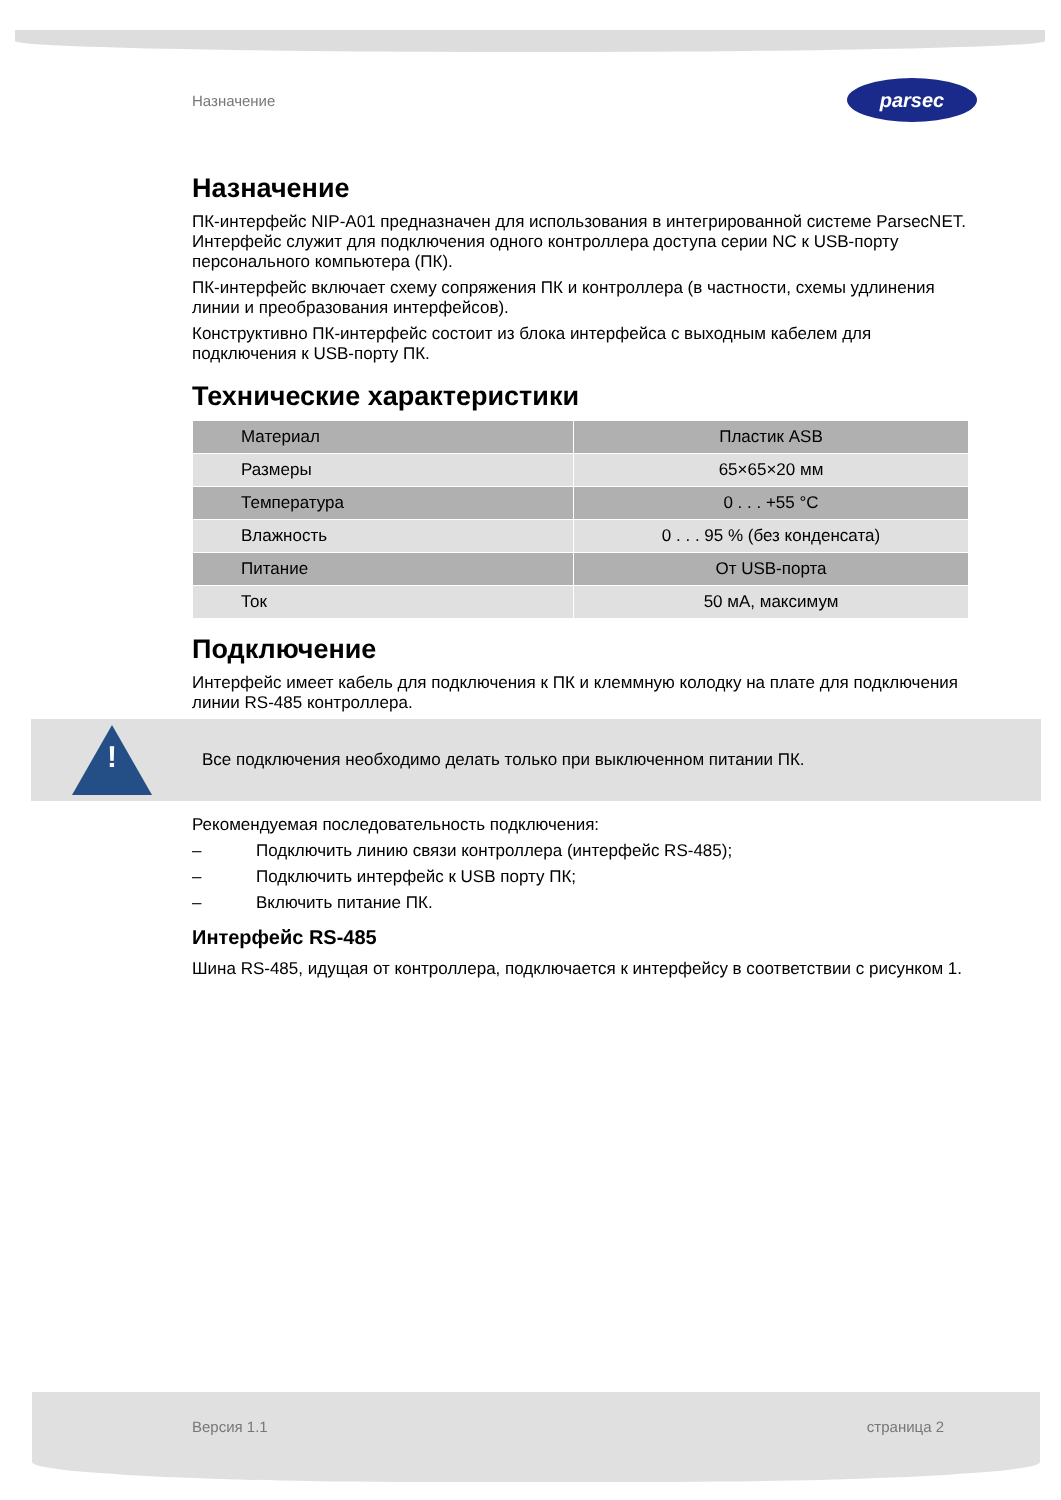Назначение
parsec
Назначение
ПК-интерфейс NIP-A01 предназначен для использования в интегрированной системе ParsecNET. Интерфейс служит для подключения одного контроллера доступа серии NC к USB-порту персонального компьютера (ПК).
ПК-интерфейс включает схему сопряжения ПК и контроллера (в частности, схемы удлинения линии и преобразования интерфейсов).
Конструктивно ПК-интерфейс состоит из блока интерфейса с выходным кабелем для подключения к USB-порту ПК.
Технические характеристики
| Материал | Пластик ASB |
| Размеры | 65×65×20 мм |
| Температура | 0 . . . +55 °С |
| Влажность | 0 . . . 95 % (без конденсата) |
| Питание | От USB-порта |
| Ток | 50 мА, максимум |
Подключение
Интерфейс имеет кабель для подключения к ПК и клеммную колодку на плате для подключения линии RS-485 контроллера.
!
Все подключения необходимо делать только при выключенном питании ПК.
Рекомендуемая последовательность подключения:
– Подключить линию связи контроллера (интерфейс RS-485);
– Подключить интерфейс к USB порту ПК;
– Включить питание ПК.
Интерфейс RS-485
Шина RS-485, идущая от контроллера, подключается к интерфейсу в соответствии с рисунком 1.
Версия 1.1 страница 2